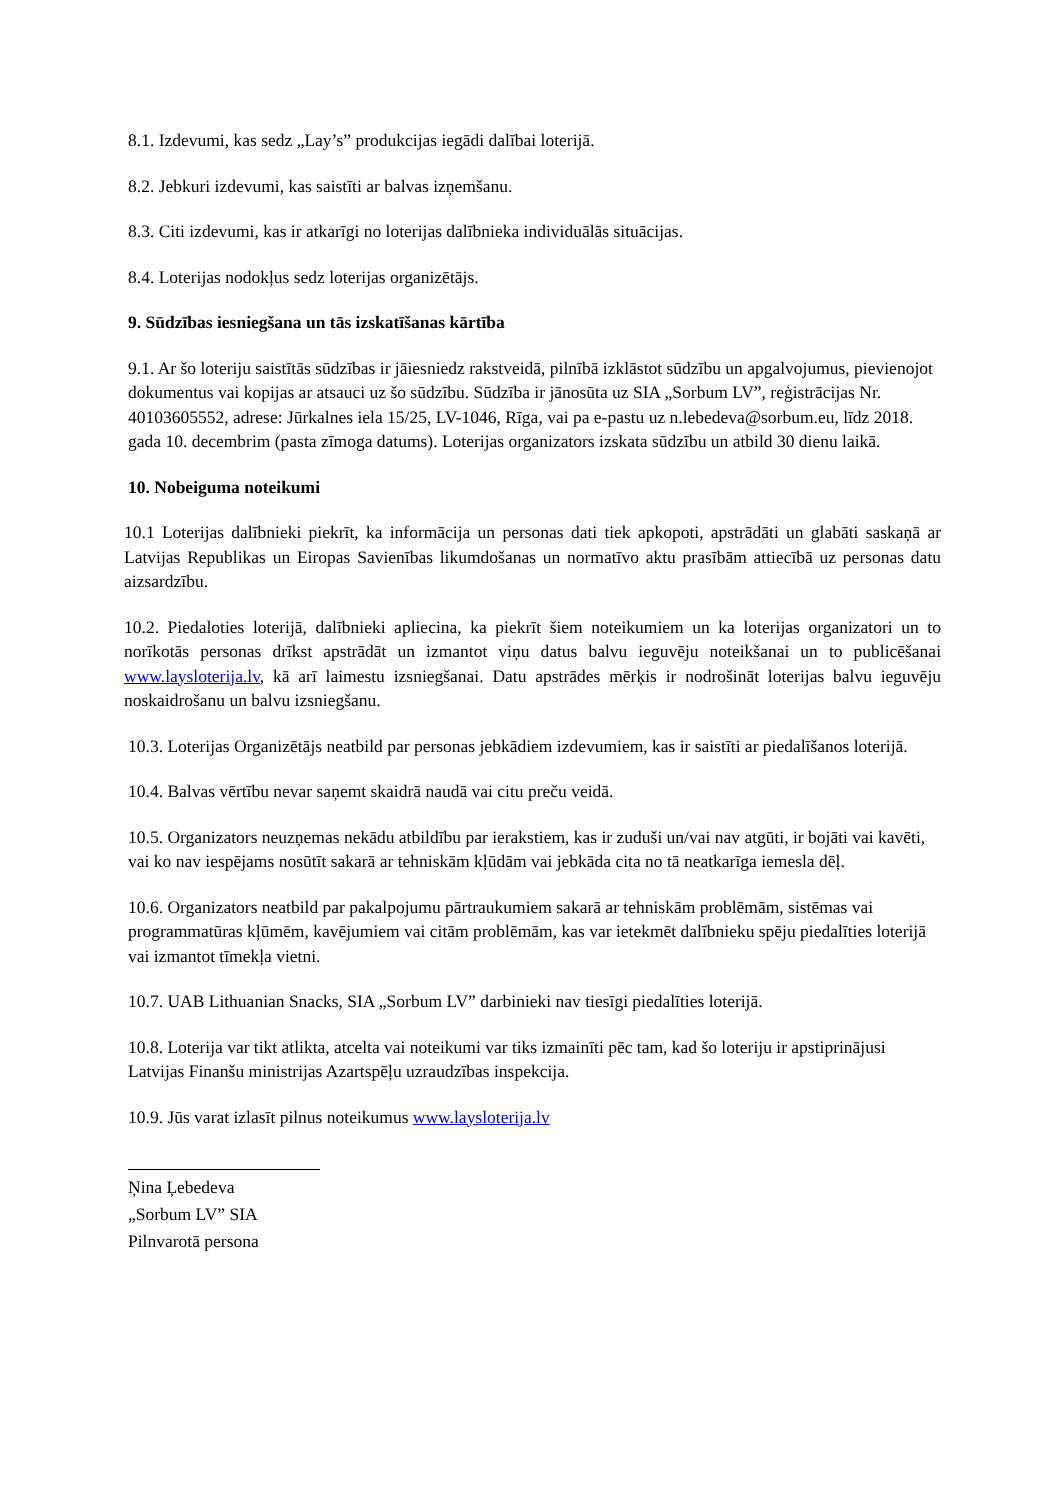8.1. Izdevumi, kas sedz „Lay’s” produkcijas iegādi dalībai loterijā.
8.2. Jebkuri izdevumi, kas saistīti ar balvas izņemšanu.
8.3. Citi izdevumi, kas ir atkarīgi no loterijas dalībnieka individuālās situācijas.
8.4. Loterijas nodokļus sedz loterijas organizētājs.
9. Sūdzības iesniegšana un tās izskatīšanas kārtība
9.1. Ar šo loteriju saistītās sūdzības ir jāiesniedz rakstveidā, pilnībā izklāstot sūdzību un apgalvojumus, pievienojot dokumentus vai kopijas ar atsauci uz šo sūdzību. Sūdzība ir jānosūta uz SIA „Sorbum LV”, reģistrācijas Nr. 40103605552, adrese: Jūrkalnes iela 15/25, LV-1046, Rīga, vai pa e-pastu uz n.lebedeva@sorbum.eu, līdz 2018. gada 10. decembrim (pasta zīmoga datums). Loterijas organizators izskata sūdzību un atbild 30 dienu laikā.
10. Nobeiguma noteikumi
10.1 Loterijas dalībnieki piekrīt, ka informācija un personas dati tiek apkopoti, apstrādāti un glabāti saskaņā ar Latvijas Republikas un Eiropas Savienības likumdošanas un normatīvo aktu prasībām attiecībā uz personas datu aizsardzību.
10.2. Piedaloties loterijā, dalībnieki apliecina, ka piekrīt šiem noteikumiem un ka loterijas organizatori un to norīkotās personas drīkst apstrādāt un izmantot viņu datus balvu ieguvēju noteikšanai un to publicēšanai www.laysloterija.lv, kā arī laimestu izsniegšanai. Datu apstrādes mērķis ir nodrošināt loterijas balvu ieguvēju noskaidrošanu un balvu izsniegšanu.
10.3. Loterijas Organizētājs neatbild par personas jebkādiem izdevumiem, kas ir saistīti ar piedalīšanos loterijā.
10.4. Balvas vērtību nevar saņemt skaidrā naudā vai citu preču veidā.
10.5. Organizators neuzņemas nekādu atbildību par ierakstiem, kas ir zuduši un/vai nav atgūti, ir bojāti vai kavēti, vai ko nav iespējams nosūtīt sakarā ar tehniskām kļūdām vai jebkāda cita no tā neatkarīga iemesla dēļ.
10.6. Organizators neatbild par pakalpojumu pārtraukumiem sakarā ar tehniskām problēmām, sistēmas vai programmatūras kļūmēm, kavējumiem vai citām problēmām, kas var ietekmēt dalībnieku spēju piedalīties loterijā vai izmantot tīmekļa vietni.
10.7. UAB Lithuanian Snacks, SIA „Sorbum LV” darbinieki nav tiesīgi piedalīties loterijā.
10.8. Loterija var tikt atlikta, atcelta vai noteikumi var tiks izmainīti pēc tam, kad šo loteriju ir apstiprinājusi Latvijas Finanšu ministrijas Azartspēļu uzraudzības inspekcija.
10.9. Jūs varat izlasīt pilnus noteikumus www.laysloterija.lv
Ņina Ļebedeva
„Sorbum LV” SIA
Pilnvarotā persona